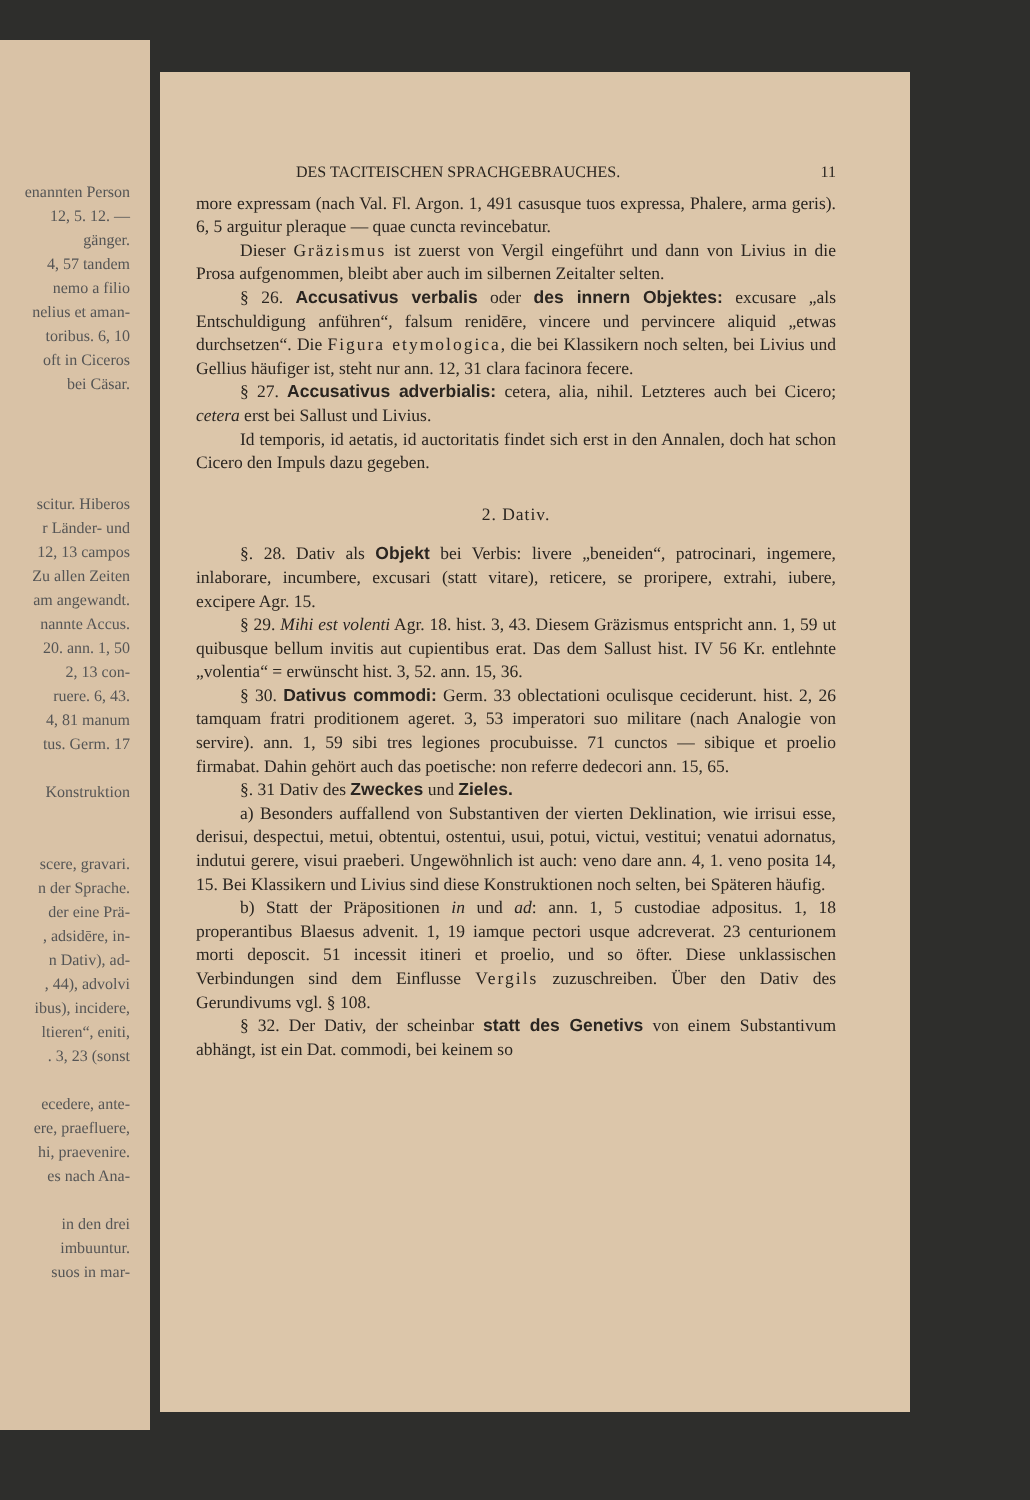enannten Person
12, 5. 12. —
gänger.
4, 57 tandem
nemo a filio
nelius et aman-
toribus. 6, 10
oft in Ciceros
bei Cäsar.
scitur. Hiberos
r Länder- und
12, 13 campos
Zu allen Zeiten
am angewandt.
nannte Accus.
20. ann. 1, 50
2, 13 con-
ruere. 6, 43.
4, 81 manum
tus. Germ. 17
Konstruktion
scere, gravari.
n der Sprache.
der eine Prä-
, adsidēre, in-
n Dativ), ad-
, 44), advolvi
ibus), incidere,
ltieren“, eniti,
. 3, 23 (sonst
ecedere, ante-
ere, praefluere,
hi, praevenire.
es nach Ana-
in den drei
imbuuntur.
suos in mar-
DES TACITEISCHEN SPRACHGEBRAUCHES. 11
more expressam (nach Val. Fl. Argon. 1, 491 casusque tuos expressa, Phalere, arma geris). 6, 5 arguitur pleraque — quae cuncta revincebatur.
Dieser Gräzismus ist zuerst von Vergil eingeführt und dann von Livius in die Prosa aufgenommen, bleibt aber auch im silbernen Zeitalter selten.
§ 26. Accusativus verbalis oder des innern Objektes: excusare „als Entschuldigung anführen“, falsum renidēre, vincere und pervincere aliquid „etwas durchsetzen“. Die Figura etymologica, die bei Klassikern noch selten, bei Livius und Gellius häufiger ist, steht nur ann. 12, 31 clara facinora fecere.
§ 27. Accusativus adverbialis: cetera, alia, nihil. Letzteres auch bei Cicero; cetera erst bei Sallust und Livius.
Id temporis, id aetatis, id auctoritatis findet sich erst in den Annalen, doch hat schon Cicero den Impuls dazu gegeben.
2. Dativ.
§. 28. Dativ als Objekt bei Verbis: livere „beneiden“, patrocinari, ingemere, inlaborare, incumbere, excusari (statt vitare), reticere, se proripere, extrahi, iubere, excipere Agr. 15.
§ 29. Mihi est volenti Agr. 18. hist. 3, 43. Diesem Gräzismus entspricht ann. 1, 59 ut quibusque bellum invitis aut cupientibus erat. Das dem Sallust hist. IV 56 Kr. entlehnte „volentia“ = erwünscht hist. 3, 52. ann. 15, 36.
§ 30. Dativus commodi: Germ. 33 oblectationi oculisque ceciderunt. hist. 2, 26 tamquam fratri proditionem ageret. 3, 53 imperatori suo militare (nach Analogie von servire). ann. 1, 59 sibi tres legiones procubuisse. 71 cunctos — sibique et proelio firmabat. Dahin gehört auch das poetische: non referre dedecori ann. 15, 65.
§. 31 Dativ des Zweckes und Zieles.
a) Besonders auffallend von Substantiven der vierten Deklination, wie irrisui esse, derisui, despectui, metui, obtentui, ostentui, usui, potui, victui, vestitui; venatui adornatus, indutui gerere, visui praeberi. Ungewöhnlich ist auch: veno dare ann. 4, 1. veno posita 14, 15. Bei Klassikern und Livius sind diese Konstruktionen noch selten, bei Späteren häufig.
b) Statt der Präpositionen in und ad: ann. 1, 5 custodiae adpositus. 1, 18 properantibus Blaesus advenit. 1, 19 iamque pectori usque adcreverat. 23 centurionem morti deposcit. 51 incessit itineri et proelio, und so öfter. Diese unklassischen Verbindungen sind dem Einflusse Vergils zuzuschreiben. Über den Dativ des Gerundivums vgl. § 108.
§ 32. Der Dativ, der scheinbar statt des Genetivs von einem Substantivum abhängt, ist ein Dat. commodi, bei keinem so